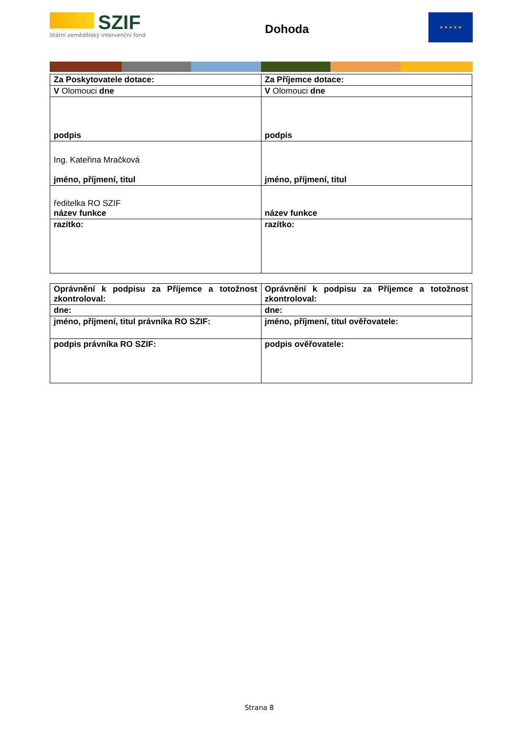SZIF
Státní zemědělský intervenční fond
Dohoda
★ ★ ★ ★ ★
| Za Poskytovatele dotace: | Za Příjemce dotace: |
| V Olomouci dne | V Olomouci dne |
| podpis | podpis |
| Ing. Kateřina Mračková jméno, příjmení, titul | jméno, příjmení, titul |
| ředitelka RO SZIF název funkce | název funkce |
| razítko: | razítko: |
| Oprávnění k podpisu za Příjemce a totožnost zkontroloval: | Oprávnění k podpisu za Příjemce a totožnost zkontroloval: |
| dne: | dne: |
| jméno, příjmení, titul právníka RO SZIF: | jméno, příjmení, titul ověřovatele: |
| podpis právníka RO SZIF: | podpis ověřovatele: |
Strana 8